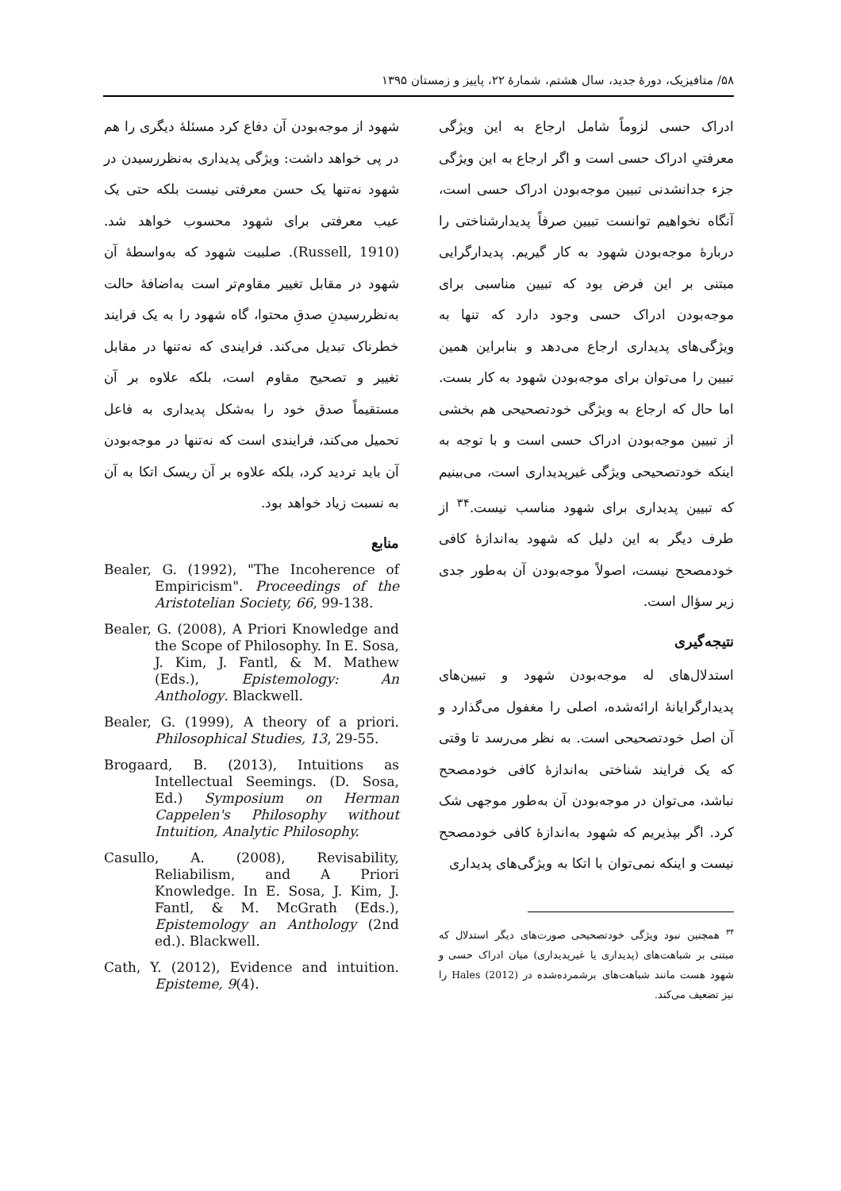۵۸/ متافیزیک، دورۀ جدید، سال هشتم، شمارۀ ۲۲، پاییز و زمستان ۱۳۹۵
ادراک حسی لزوماً شامل ارجاع به این ویژگی معرفتیِ ادراک حسی است و اگر ارجاع به این ویژگی جزء جدانشدنی تبیین موجه‌بودن ادراک حسی است، آنگاه نخواهیم توانست تبیین صرفاً پدیدارشناختی را دربارۀ موجه‌بودن شهود به کار گیریم. پدیدارگرایی مبتنی بر این فرض بود که تبیین مناسبی برای موجه‌بودن ادراک حسی وجود دارد که تنها به ویژگی‌های پدیداری ارجاع می‌دهد و بنابراین همین تبیین را می‌توان برای موجه‌بودن شهود به کار بست. اما حال که ارجاع به ویژگی خودتصحیحی هم بخشی از تبیین موجه‌بودن ادراک حسی است و با توجه به اینکه خودتصحیحی ویژگی غیرپدیداری است، می‌بینیم که تبیین پدیداری برای شهود مناسب نیست.<sup>۳۴</sup> از طرف دیگر به این دلیل که شهود به‌اندازۀ کافی خودمصحح نیست، اصولاً موجه‌بودن آن به‌طور جدی زیر سؤال است.
نتیجه‌گیری
استدلال‌های له موجه‌بودن شهود و تبیین‌های پدیدارگرایانۀ ارائه‌شده، اصلی را مغفول می‌گذارد و آن اصل خودتصحیحی است. به نظر می‌رسد تا وقتی که یک فرایند شناختی به‌اندازۀ کافی خودمصحح نباشد، می‌توان در موجه‌بودن آن به‌طور موجهی شک کرد. اگر بپذیریم که شهود به‌اندازۀ کافی خودمصحح نیست و اینکه نمی‌توان با اتکا به ویژگی‌های پدیداری
<sup>۳۴</sup> همچنین نبود ویژگی خودتصحیحی صورت‌های دیگر استدلال که مبتنی بر شباهت‌های (پدیداری یا غیرپدیداری) میان ادراک حسی و شهود هست مانند شباهت‌های برشمرده‌شده در Hales (2012) را نیز تضعیف می‌کند.
شهود از موجه‌بودن آن دفاع کرد مسئلۀ دیگری را هم در پی خواهد داشت: ویژگی پدیداری به‌نظررسیدن در شهود نه‌تنها یک حسن معرفتی نیست بلکه حتی یک عیب معرفتی برای شهود محسوب خواهد شد. (Russell, 1910). صلبیت شهود که به‌واسطۀ آن شهود در مقابل تغییر مقاوم‌تر است به‌اضافۀ حالت به‌نظررسیدنِ صدقِ محتوا، گاه شهود را به یک فرایند خطرناک تبدیل می‌کند. فرایندی که نه‌تنها در مقابل تغییر و تصحیح مقاوم است، بلکه علاوه بر آن مستقیماً صدق خود را به‌شکل پدیداری به فاعل تحمیل می‌کند، فرایندی است که نه‌تنها در موجه‌بودن آن باید تردید کرد، بلکه علاوه بر آن ریسک اتکا به آن به نسبت زیاد خواهد بود.
منابع
Bealer, G. (1992), "The Incoherence of Empiricism". Proceedings of the Aristotelian Society, 66, 99-138.
Bealer, G. (2008), A Priori Knowledge and the Scope of Philosophy. In E. Sosa, J. Kim, J. Fantl, & M. Mathew (Eds.), Epistemology: An Anthology. Blackwell.
Bealer, G. (1999), A theory of a priori. Philosophical Studies, 13, 29-55.
Brogaard, B. (2013), Intuitions as Intellectual Seemings. (D. Sosa, Ed.) Symposium on Herman Cappelen's Philosophy without Intuition, Analytic Philosophy.
Casullo, A. (2008), Revisability, Reliabilism, and A Priori Knowledge. In E. Sosa, J. Kim, J. Fantl, & M. McGrath (Eds.), Epistemology an Anthology (2nd ed.). Blackwell.
Cath, Y. (2012), Evidence and intuition. Episteme, 9(4).